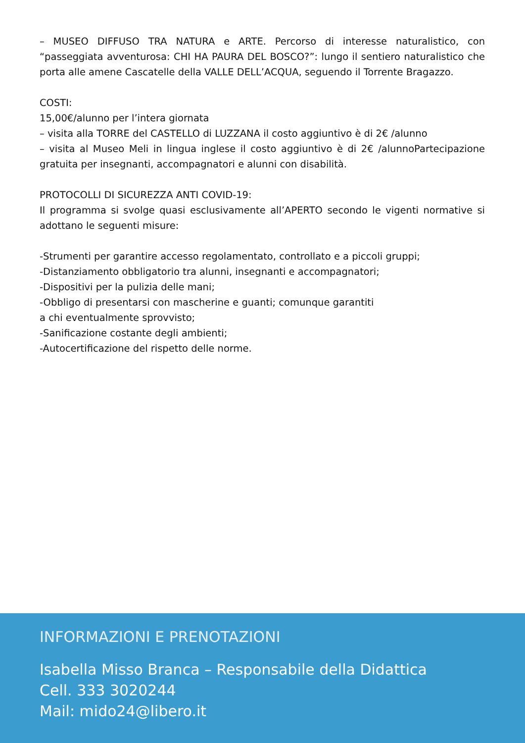– MUSEO DIFFUSO TRA NATURA e ARTE. Percorso di interesse naturalistico, con “passeggiata avventurosa: CHI HA PAURA DEL BOSCO?”: lungo il sentiero naturalistico che porta alle amene Cascatelle della VALLE DELL’ACQUA, seguendo il Torrente Bragazzo.
COSTI:
15,00€/alunno per l’intera giornata
– visita alla TORRE del CASTELLO di LUZZANA il costo aggiuntivo è di 2€ /alunno
– visita al Museo Meli in lingua inglese il costo aggiuntivo è di 2€ /alunnoPartecipazione gratuita per insegnanti, accompagnatori e alunni con disabilità.
PROTOCOLLI DI SICUREZZA ANTI COVID-19:
Il programma si svolge quasi esclusivamente all’APERTO secondo le vigenti normative si adottano le seguenti misure:
-Strumenti per garantire accesso regolamentato, controllato e a piccoli gruppi;
-Distanziamento obbligatorio tra alunni, insegnanti e accompagnatori;
-Dispositivi per la pulizia delle mani;
-Obbligo di presentarsi con mascherine e guanti; comunque garantiti
a chi eventualmente sprovvisto;
-Sanificazione costante degli ambienti;
-Autocertificazione del rispetto delle norme.
INFORMAZIONI E PRENOTAZIONI
Isabella Misso Branca – Responsabile della Didattica
Cell. 333 3020244
Mail: mido24@libero.it